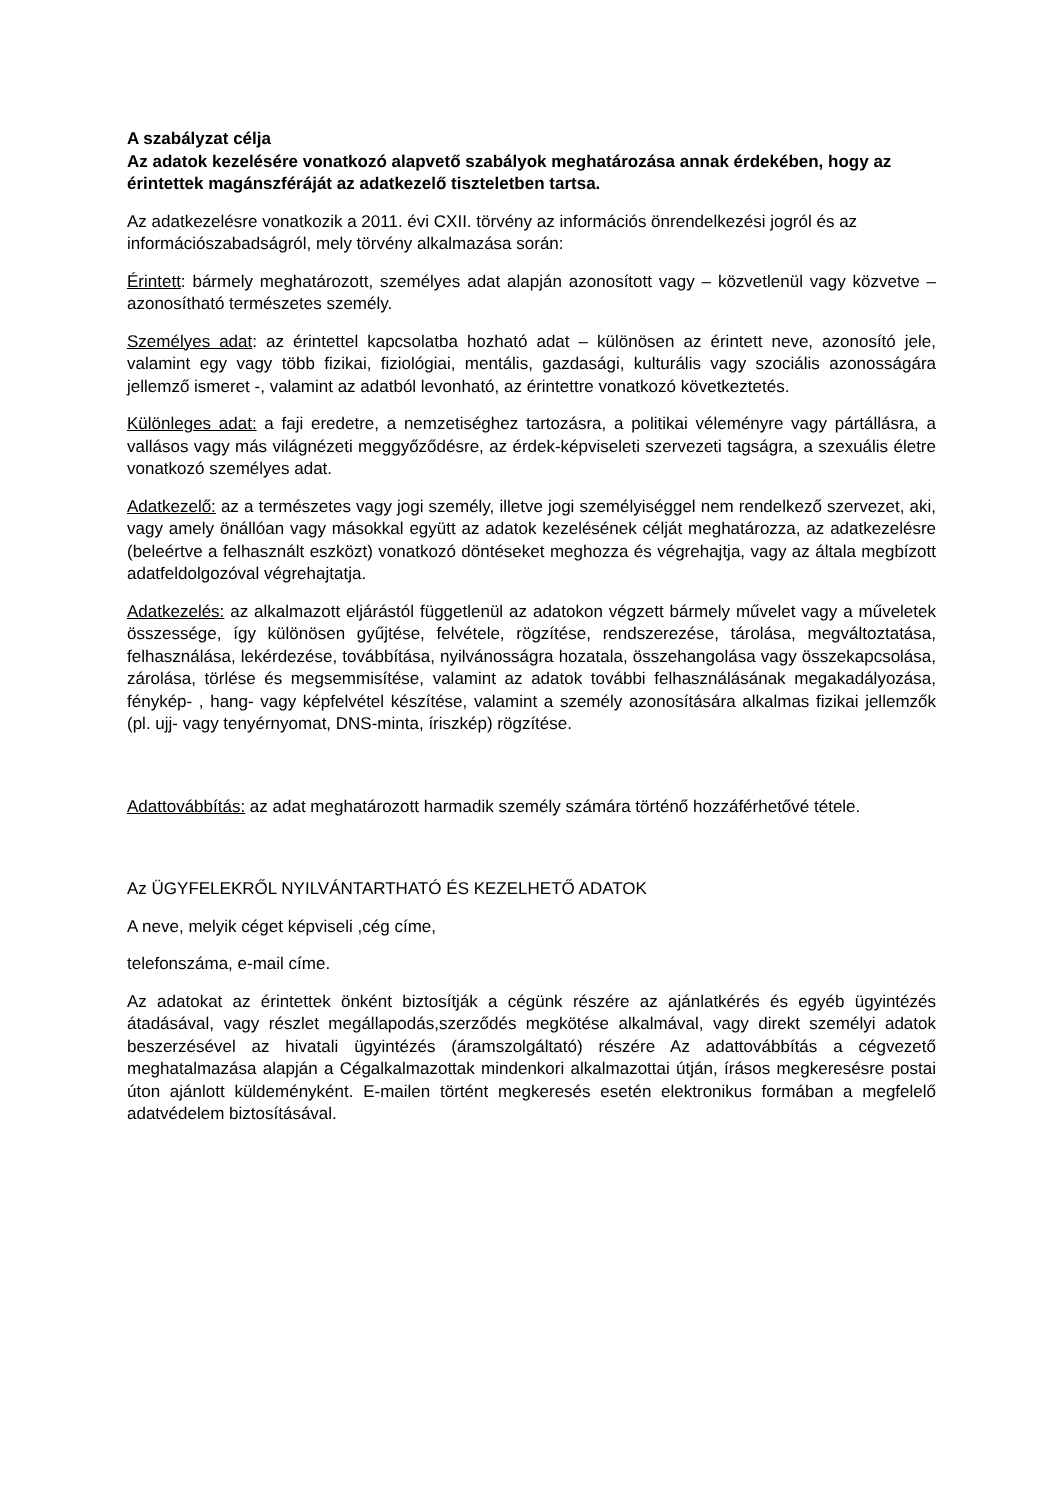A szabályzat célja
Az adatok kezelésére vonatkozó alapvető szabályok meghatározása annak érdekében, hogy az érintettek magánszféráját az adatkezelő tiszteletben tartsa.
Az adatkezelésre vonatkozik a 2011. évi CXII. törvény az információs önrendelkezési jogról és az információszabadságról, mely törvény alkalmazása során:
Érintett: bármely meghatározott, személyes adat alapján azonosított vagy – közvetlenül vagy közvetve – azonosítható természetes személy.
Személyes adat: az érintettel kapcsolatba hozható adat – különösen az érintett neve, azonosító jele, valamint egy vagy több fizikai, fiziológiai, mentális, gazdasági, kulturális vagy szociális azonosságára jellemző ismeret -, valamint az adatból levonható, az érintettre vonatkozó következtetés.
Különleges adat: a faji eredetre, a nemzetiséghez tartozásra, a politikai véleményre vagy pártállásra, a vallásos vagy más világnézeti meggyőződésre, az érdek-képviseleti szervezeti tagságra, a szexuális életre vonatkozó személyes adat.
Adatkezelő: az a természetes vagy jogi személy, illetve jogi személyiséggel nem rendelkező szervezet, aki, vagy amely önállóan vagy másokkal együtt az adatok kezelésének célját meghatározza, az adatkezelésre (beleértve a felhasznált eszközt) vonatkozó döntéseket meghozza és végrehajtja, vagy az általa megbízott adatfeldolgozóval végrehajtatja.
Adatkezelés: az alkalmazott eljárástól függetlenül az adatokon végzett bármely művelet vagy a műveletek összessége, így különösen gyűjtése, felvétele, rögzítése, rendszerezése, tárolása, megváltoztatása, felhasználása, lekérdezése, továbbítása, nyilvánosságra hozatala, összehangolása vagy összekapcsolása, zárolása, törlése és megsemmisítése, valamint az adatok további felhasználásának megakadályozása, fénykép- , hang- vagy képfelvétel készítése, valamint a személy azonosítására alkalmas fizikai jellemzők (pl. ujj- vagy tenyérnyomat, DNS-minta, íriszkép) rögzítése.
Adattovábbítás: az adat meghatározott harmadik személy számára történő hozzáférhetővé tétele.
Az ÜGYFELEKRŐL NYILVÁNTARTHATÓ ÉS KEZELHETŐ ADATOK
A neve, melyik céget képviseli ,cég címe,
telefonszáma, e-mail címe.
Az adatokat az érintettek önként biztosítják a cégünk részére az ajánlatkérés és egyéb ügyintézés átadásával, vagy részlet megállapodás,szerződés megkötése alkalmával, vagy direkt személyi adatok beszerzésével az hivatali ügyintézés (áramszolgáltató) részére Az adattovábbítás a cégvezető meghatalmazása alapján a Cégalkalmazottak mindenkori alkalmazottai útján, írásos megkeresésre postai úton ajánlott küldeményként. E-mailen történt megkeresés esetén elektronikus formában a megfelelő adatvédelem biztosításával.